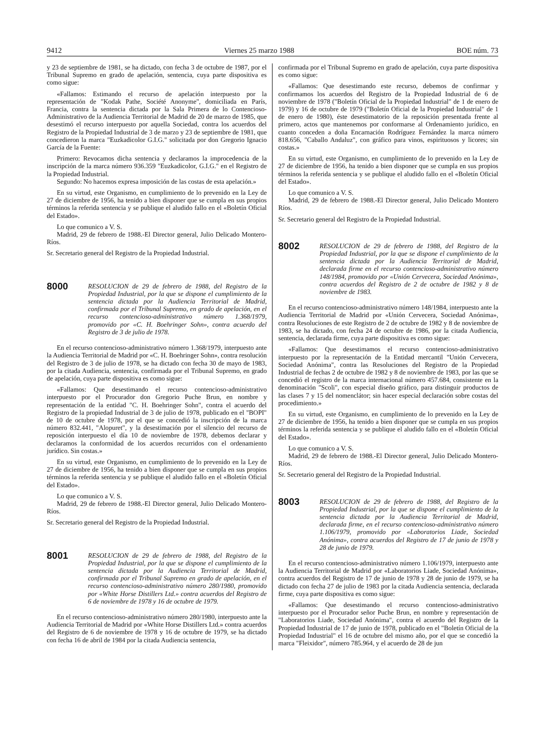9412 Viernes 25 marzo 1988 BOE núm. 73
y 23 de septiembre de 1981, se ha dictado, con fecha 3 de octubre de 1987, por el Tribunal Supremo en grado de apelación, sentencia, cuya parte dispositiva es como sigue:
«Fallamos: Estimando el recurso de apelación interpuesto por la representación de "Kodak Pathe, Société Anonyme", domiciliada en París, Francia, contra la sentencia dictada por la Sala Primera de lo Contencioso-Administrativo de la Audiencia Territorial de Madrid de 20 de marzo de 1985, que desestimó el recurso interpuesto por aquella Sociedad, contra los acuerdos del Registro de la Propiedad Industrial de 3 de marzo y 23 de septiembre de 1981, que concedieron la marca "Euzkadicolor G.I.G." solicitada por don Gregorio Ignacio García de la Fuente:
Primero: Revocamos dicha sentencia y declaramos la improcedencia de la inscripción de la marca número 936.359 "Euzkadicolor, G.I.G." en el Registro de la Propiedad Industrial.
Segundo: No hacemos expresa imposición de las costas de esta apelación.»
En su virtud, este Organismo, en cumplimiento de lo prevenido en la Ley de 27 de diciembre de 1956, ha tenido a bien disponer que se cumpla en sus propios términos la referida sentencia y se publique el aludido fallo en el «Boletín Oficial del Estado».
Lo que comunico a V. S.
Madrid, 29 de febrero de 1988.-El Director general, Julio Delicado Montero-Ríos.
Sr. Secretario general del Registro de la Propiedad Industrial.
8000 RESOLUCION de 29 de febrero de 1988, del Registro de la Propiedad Industrial, por la que se dispone el cumplimiento de la sentencia dictada por la Audiencia Territorial de Madrid, confirmada por el Tribunal Supremo, en grado de apelación, en el recurso contencioso-administrativo número 1.368/1979, promovido por «C. H. Boehringer Sohn», contra acuerdo del Registro de 3 de julio de 1978.
En el recurso contencioso-administrativo número 1.368/1979, interpuesto ante la Audiencia Territorial de Madrid por «C. H. Boehringer Sohn», contra resolución del Registro de 3 de julio de 1978, se ha dictado con fecha 30 de mayo de 1983, por la citada Audiencia, sentencia, confirmada por el Tribunal Supremo, en grado de apelación, cuya parte dispositiva es como sigue:
«Fallamos: Que desestimando el recurso contencioso-administrativo interpuesto por el Procurador don Gregorio Puche Brun, en nombre y representación de la entidad "C. H. Boehringer Sohn", contra el acuerdo del Registro de la propiedad Industrial de 3 de julio de 1978, publicado en el "BOPI" de 10 de octubre de 1978, por el que se concedió la inscripción de la marca número 832.441, "Alopuret", y la desestimación por el silencio del recurso de reposición interpuesto el día 10 de noviembre de 1978, debemos declarar y declaramos la conformidad de los acuerdos recurridos con el ordenamiento jurídico. Sin costas.»
En su virtud, este Organismo, en cumplimiento de lo prevenido en la Ley de 27 de diciembre de 1956, ha tenido a bien disponer que se cumpla en sus propios términos la referida sentencia y se publique el aludido fallo en el «Boletín Oficial del Estado».
Lo que comunico a V. S.
Madrid, 29 de febrero de 1988.-El Director general, Julio Delicado Montero-Ríos.
Sr. Secretario general del Registro de la Propiedad Industrial.
8001 RESOLUCION de 29 de febrero de 1988, del Registro de la Propiedad Industrial, por la que se dispone el cumplimiento de la sentencia dictada por la Audiencia Territorial de Madrid, confirmada por el Tribunal Supremo en grado de apelación, en el recurso contencioso-administrativo número 280/1980, promovido por «White Horse Distillers Ltd.» contra acuerdos del Registro de 6 de noviembre de 1978 y 16 de octubre de 1979.
En el recurso contencioso-administrativo número 280/1980, interpuesto ante la Audiencia Territorial de Madrid por «White Horse Distillers Ltd.» contra acuerdos del Registro de 6 de noviembre de 1978 y 16 de octubre de 1979, se ha dictado con fecha 16 de abril de 1984 por la citada Audiencia sentencia,
confirmada por el Tribunal Supremo en grado de apelación, cuya parte dispositiva es como sigue:
«Fallamos: Que desestimando este recurso, debemos de confirmar y confirmamos los acuerdos del Registro de la Propiedad Industrial de 6 de noviembre de 1978 ("Boletín Oficial de la Propiedad Industrial" de 1 de enero de 1979) y 16 de octubre de 1979 ("Boletín Oficial de la Propiedad Industrial" de 1 de enero de 1980), éste desestimatorio de la reposición presentada frente al primero, actos que mantenemos por conformarse al Ordenamiento jurídico, en cuanto conceden a doña Encarnación Rodríguez Fernández la marca número 818.656, "Caballo Andaluz", con gráfico para vinos, espirituosos y licores; sin costas.»
En su virtud, este Organismo, en cumplimiento de lo prevenido en la Ley de 27 de diciembre de 1956, ha tenido a bien disponer que se cumpla en sus propios términos la referida sentencia y se publique el aludido fallo en el «Boletín Oficial del Estado».
Lo que comunico a V. S.
Madrid, 29 de febrero de 1988.-El Director general, Julio Delicado Montero Ríos.
Sr. Secretario general del Registro de la Propiedad Industrial.
8002 RESOLUCION de 29 de febrero de 1988, del Registro de la Propiedad Industrial, por la que se dispone el cumplimiento de la sentencia dictada por la Audiencia Territorial de Madrid, declarada firme en el recurso contencioso-administrativo número 148/1984, promovido por «Unión Cervecera, Sociedad Anónima», contra acuerdos del Registro de 2 de octubre de 1982 y 8 de noviembre de 1983.
En el recurso contencioso-administrativo número 148/1984, interpuesto ante la Audiencia Territorial de Madrid por «Unión Cervecera, Sociedad Anónima», contra Resoluciones de este Registro de 2 de octubre de 1982 y 8 de noviembre de 1983, se ha dictado, con fecha 24 de octubre de 1986, por la citada Audiencia, sentencia, declarada firme, cuya parte dispositiva es como sigue:
«Fallamos: Que desestimamos el recurso contencioso-administrativo interpuesto por la representación de la Entidad mercantil "Unión Cervecera, Sociedad Anónima", contra las Resoluciones del Registro de la Propiedad Industrial de fechas 2 de octubre de 1982 y 8 de noviembre de 1983, por las que se concedió el registro de la marca internacional número 457.684, consistente en la denominación "Scoli", con especial diseño gráfico, para distinguir productos de las clases 7 y 15 del nomenclátor; sin hacer especial declaración sobre costas del procedimiento.»
En su virtud, este Organismo, en cumplimiento de lo prevenido en la Ley de 27 de diciembre de 1956, ha tenido a bien disponer que se cumpla en sus propios términos la referida sentencia y se publique el aludido fallo en el «Boletín Oficial del Estado».
Lo que comunico a V. S.
Madrid, 29 de febrero de 1988.-El Director general, Julio Delicado Montero-Ríos.
Sr. Secretario general del Registro de la Propiedad Industrial.
8003 RESOLUCION de 29 de febrero de 1988, del Registro de la Propiedad Industrial, por la que se dispone el cumplimiento de la sentencia dictada por la Audiencia Territorial de Madrid, declarada firme, en el recurso contencioso-administrativo número 1.106/1979, promovido por «Laboratorios Liade, Sociedad Anónima», contra acuerdos del Registro de 17 de junio de 1978 y 28 de junio de 1979.
En el recurso contencioso-administrativo número 1.106/1979, interpuesto ante la Audiencia Territorial de Madrid por «Laboratorios Liade, Sociedad Anónima», contra acuerdos del Registro de 17 de junio de 1978 y 28 de junio de 1979, se ha dictado con fecha 27 de julio de 1983 por la citada Audiencia sentencia, declarada firme, cuya parte dispositiva es como sigue:
«Fallamos: Que desestimando el recurso contencioso-administrativo interpuesto por el Procurador señor Puche Brun, en nombre y representación de "Laboratorios Liade, Sociedad Anónima", contra el acuerdo del Registro de la Propiedad Industrial de 17 de junio de 1978, publicado en el "Boletín Oficial de la Propiedad Industrial" el 16 de octubre del mismo año, por el que se concedió la marca "Fleixidor", número 785.964, y el acuerdo de 28 de jun